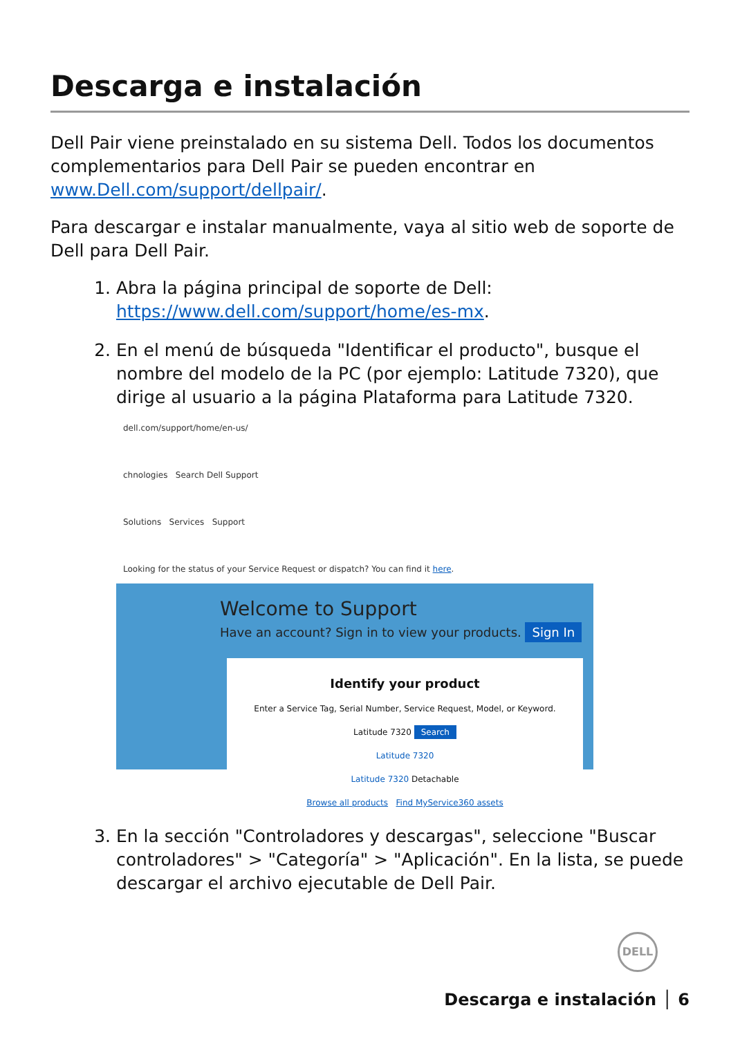Descarga e instalación
Dell Pair viene preinstalado en su sistema Dell. Todos los documentos complementarios para Dell Pair se pueden encontrar en www.Dell.com/support/dellpair/.
Para descargar e instalar manualmente, vaya al sitio web de soporte de Dell para Dell Pair.
1. Abra la página principal de soporte de Dell: https://www.dell.com/support/home/es-mx.
2. En el menú de búsqueda "Identificar el producto", busque el nombre del modelo de la PC (por ejemplo: Latitude 7320), que dirige al usuario a la página Plataforma para Latitude 7320.
dell.com/support/home/en-us/
chnologies Search Dell Support
Solutions Services Support
Looking for the status of your Service Request or dispatch? You can find it here.
Welcome to Support
Have an account? Sign in to view your products. Sign In
Identify your product
Enter a Service Tag, Serial Number, Service Request, Model, or Keyword.
Latitude 7320 Search
Latitude 7320
Latitude 7320 Detachable
Browse all products Find MyService360 assets
3. En la sección "Controladores y descargas", seleccione "Buscar controladores" > "Categoría" > "Aplicación". En la lista, se puede descargar el archivo ejecutable de Dell Pair.
DELL
Descarga e instalación │ 6